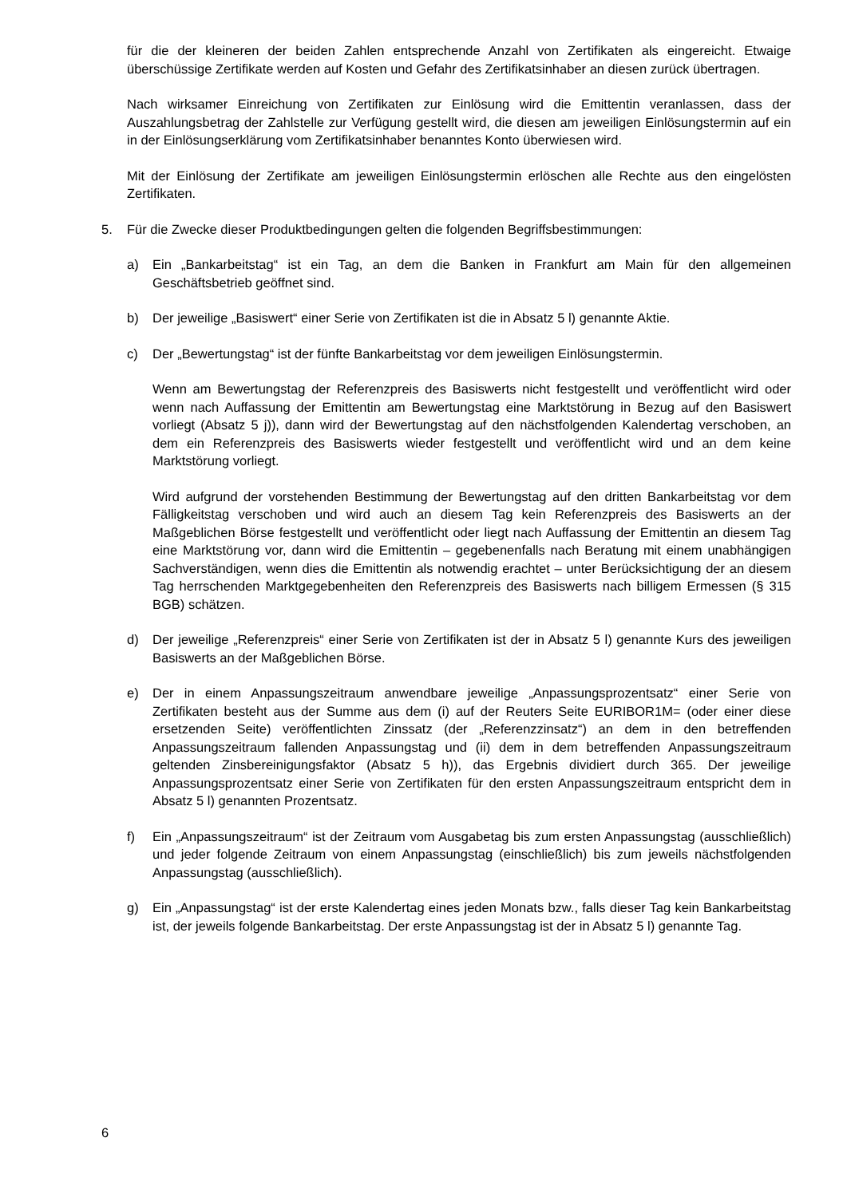für die der kleineren der beiden Zahlen entsprechende Anzahl von Zertifikaten als eingereicht. Etwaige überschüssige Zertifikate werden auf Kosten und Gefahr des Zertifikatsinhaber an diesen zurück übertragen.
Nach wirksamer Einreichung von Zertifikaten zur Einlösung wird die Emittentin veranlassen, dass der Auszahlungsbetrag der Zahlstelle zur Verfügung gestellt wird, die diesen am jeweiligen Einlösungstermin auf ein in der Einlösungserklärung vom Zertifikatsinhaber benanntes Konto überwiesen wird.
Mit der Einlösung der Zertifikate am jeweiligen Einlösungstermin erlöschen alle Rechte aus den eingelösten Zertifikaten.
5. Für die Zwecke dieser Produktbedingungen gelten die folgenden Begriffsbestimmungen:
a) Ein „Bankarbeitstag“ ist ein Tag, an dem die Banken in Frankfurt am Main für den allgemeinen Geschäftsbetrieb geöffnet sind.
b) Der jeweilige „Basiswert“ einer Serie von Zertifikaten ist die in Absatz 5 l) genannte Aktie.
c) Der „Bewertungstag“ ist der fünfte Bankarbeitstag vor dem jeweiligen Einlösungstermin.
Wenn am Bewertungstag der Referenzpreis des Basiswerts nicht festgestellt und veröffentlicht wird oder wenn nach Auffassung der Emittentin am Bewertungstag eine Marktstörung in Bezug auf den Basiswert vorliegt (Absatz 5 j)), dann wird der Bewertungstag auf den nächstfolgenden Kalendertag verschoben, an dem ein Referenzpreis des Basiswerts wieder festgestellt und veröffentlicht wird und an dem keine Marktstörung vorliegt.
Wird aufgrund der vorstehenden Bestimmung der Bewertungstag auf den dritten Bankarbeitstag vor dem Fälligkeitstag verschoben und wird auch an diesem Tag kein Referenzpreis des Basiswerts an der Maßgeblichen Börse festgestellt und veröffentlicht oder liegt nach Auffassung der Emittentin an diesem Tag eine Marktstörung vor, dann wird die Emittentin – gegebenenfalls nach Beratung mit einem unabhängigen Sachverständigen, wenn dies die Emittentin als notwendig erachtet – unter Berücksichtigung der an diesem Tag herrschenden Marktgegebenheiten den Referenzpreis des Basiswerts nach billigem Ermessen (§ 315 BGB) schätzen.
d) Der jeweilige „Referenzpreis“ einer Serie von Zertifikaten ist der in Absatz 5 l) genannte Kurs des jeweiligen Basiswerts an der Maßgeblichen Börse.
e) Der in einem Anpassungszeitraum anwendbare jeweilige „Anpassungsprozentsatz“ einer Serie von Zertifikaten besteht aus der Summe aus dem (i) auf der Reuters Seite EURIBOR1M= (oder einer diese ersetzenden Seite) veröffentlichten Zinssatz (der „Referenzzinsatz“) an dem in den betreffenden Anpassungszeitraum fallenden Anpassungstag und (ii) dem in dem betreffenden Anpassungszeitraum geltenden Zinsbereinigungsfaktor (Absatz 5 h)), das Ergebnis dividiert durch 365. Der jeweilige Anpassungsprozentsatz einer Serie von Zertifikaten für den ersten Anpassungszeitraum entspricht dem in Absatz 5 l) genannten Prozentsatz.
f) Ein „Anpassungszeitraum“ ist der Zeitraum vom Ausgabetag bis zum ersten Anpassungstag (ausschließlich) und jeder folgende Zeitraum von einem Anpassungstag (einschließlich) bis zum jeweils nächstfolgenden Anpassungstag (ausschließlich).
g) Ein „Anpassungstag“ ist der erste Kalendertag eines jeden Monats bzw., falls dieser Tag kein Bankarbeitstag ist, der jeweils folgende Bankarbeitstag. Der erste Anpassungstag ist der in Absatz 5 l) genannte Tag.
6